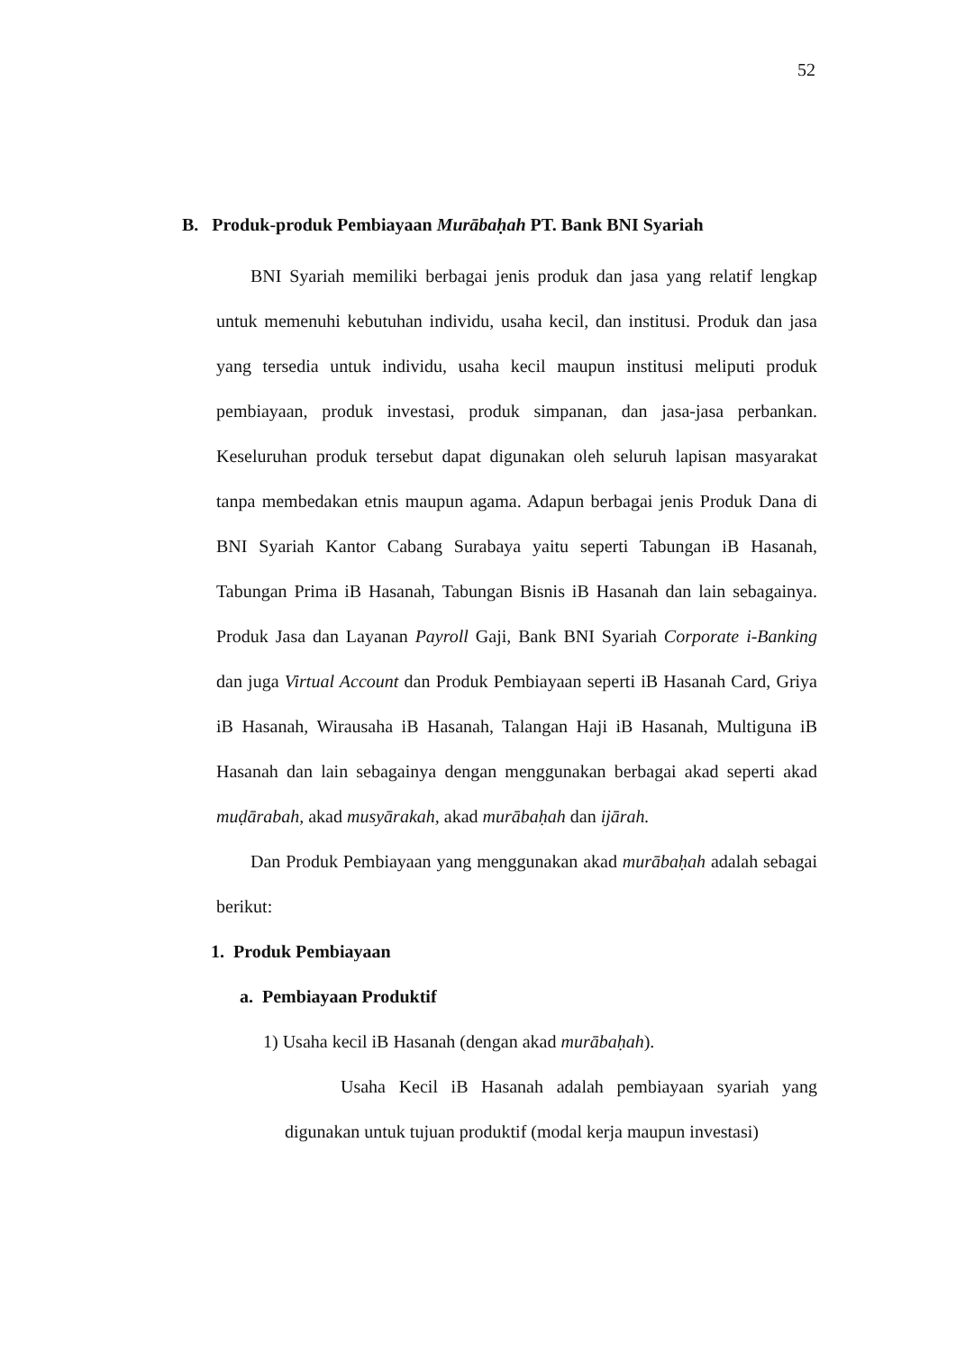52
B. Produk-produk Pembiayaan Murābaḥah PT. Bank BNI Syariah
BNI Syariah memiliki berbagai jenis produk dan jasa yang relatif lengkap untuk memenuhi kebutuhan individu, usaha kecil, dan institusi. Produk dan jasa yang tersedia untuk individu, usaha kecil maupun institusi meliputi produk pembiayaan, produk investasi, produk simpanan, dan jasa-jasa perbankan. Keseluruhan produk tersebut dapat digunakan oleh seluruh lapisan masyarakat tanpa membedakan etnis maupun agama. Adapun berbagai jenis Produk Dana di BNI Syariah Kantor Cabang Surabaya yaitu seperti Tabungan iB Hasanah, Tabungan Prima iB Hasanah, Tabungan Bisnis iB Hasanah dan lain sebagainya. Produk Jasa dan Layanan Payroll Gaji, Bank BNI Syariah Corporate i-Banking dan juga Virtual Account dan Produk Pembiayaan seperti iB Hasanah Card, Griya iB Hasanah, Wirausaha iB Hasanah, Talangan Haji iB Hasanah, Multiguna iB Hasanah dan lain sebagainya dengan menggunakan berbagai akad seperti akad muḍārabah, akad musyārakah, akad murābaḥah dan ijārah.
Dan Produk Pembiayaan yang menggunakan akad murābaḥah adalah sebagai berikut:
1. Produk Pembiayaan
a. Pembiayaan Produktif
1) Usaha kecil iB Hasanah (dengan akad murābaḥah).
Usaha Kecil iB Hasanah adalah pembiayaan syariah yang digunakan untuk tujuan produktif (modal kerja maupun investasi)